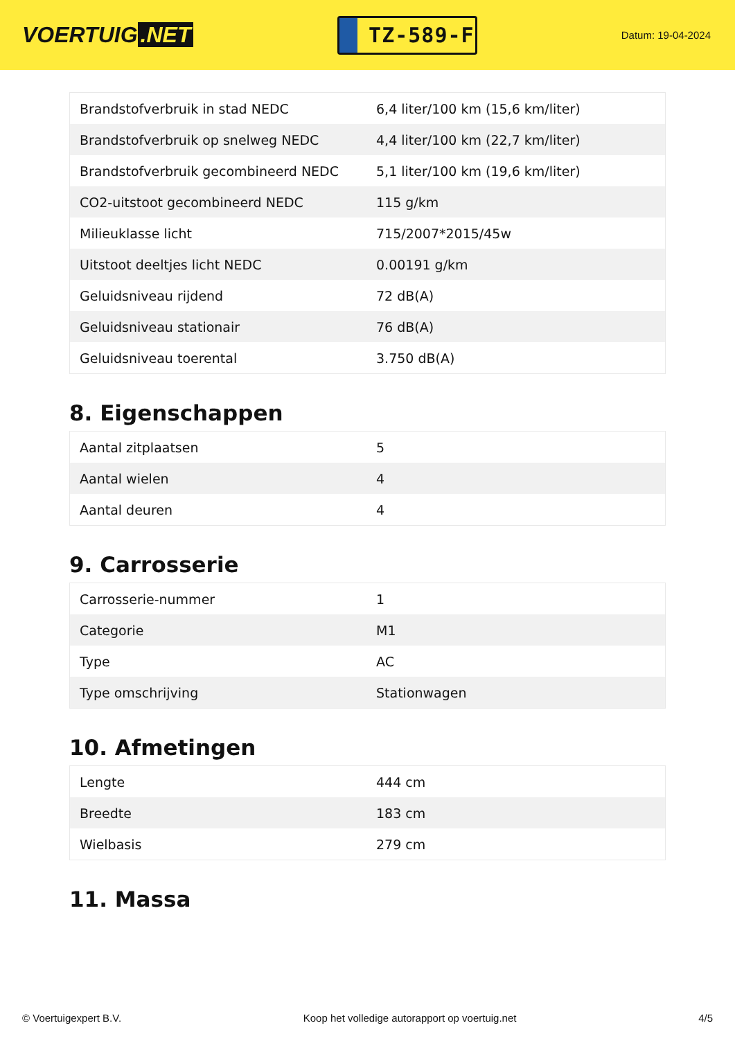VOERTUIG.NET
TZ-589-F
Datum: 19-04-2024
| Brandstofverbruik in stad NEDC | 6,4 liter/100 km (15,6 km/liter) |
| Brandstofverbruik op snelweg NEDC | 4,4 liter/100 km (22,7 km/liter) |
| Brandstofverbruik gecombineerd NEDC | 5,1 liter/100 km (19,6 km/liter) |
| CO2-uitstoot gecombineerd NEDC | 115 g/km |
| Milieuklasse licht | 715/2007*2015/45w |
| Uitstoot deeltjes licht NEDC | 0.00191 g/km |
| Geluidsniveau rijdend | 72 dB(A) |
| Geluidsniveau stationair | 76 dB(A) |
| Geluidsniveau toerental | 3.750 dB(A) |
8. Eigenschappen
| Aantal zitplaatsen | 5 |
| Aantal wielen | 4 |
| Aantal deuren | 4 |
9. Carrosserie
| Carrosserie-nummer | 1 |
| Categorie | M1 |
| Type | AC |
| Type omschrijving | Stationwagen |
10. Afmetingen
| Lengte | 444 cm |
| Breedte | 183 cm |
| Wielbasis | 279 cm |
11. Massa
© Voertuigexpert B.V. Koop het volledige autorapport op voertuig.net 4/5